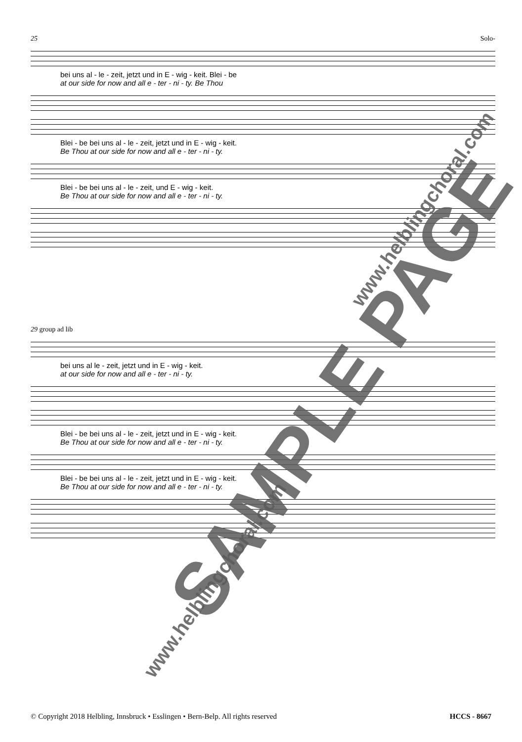25 Solo-
bei uns al - le - zeit, jetzt und in E - wig - keit. Blei - be
at our side for now and all e - ter - ni - ty. Be Thou
Blei - be bei uns al - le - zeit, jetzt und in E - wig - keit.
Be Thou at our side for now and all e - ter - ni - ty.
Blei - be bei uns al - le - zeit, und E - wig - keit.
Be Thou at our side for now and all e - ter - ni - ty.
29 group ad lib
bei uns al le - zeit, jetzt und in E - wig - keit.
at our side for now and all e - ter - ni - ty.
Blei - be bei uns al - le - zeit, jetzt und in E - wig - keit.
Be Thou at our side for now and all e - ter - ni - ty.
Blei - be bei uns al - le - zeit, jetzt und in E - wig - keit.
Be Thou at our side for now and all e - ter - ni - ty.
SAMPLE PAGE
www.helblingchoral.com
www.helblingchoral.com
© Copyright 2018 Helbling, Innsbruck • Esslingen • Bern-Belp. All rights reserved HCCS - 8667